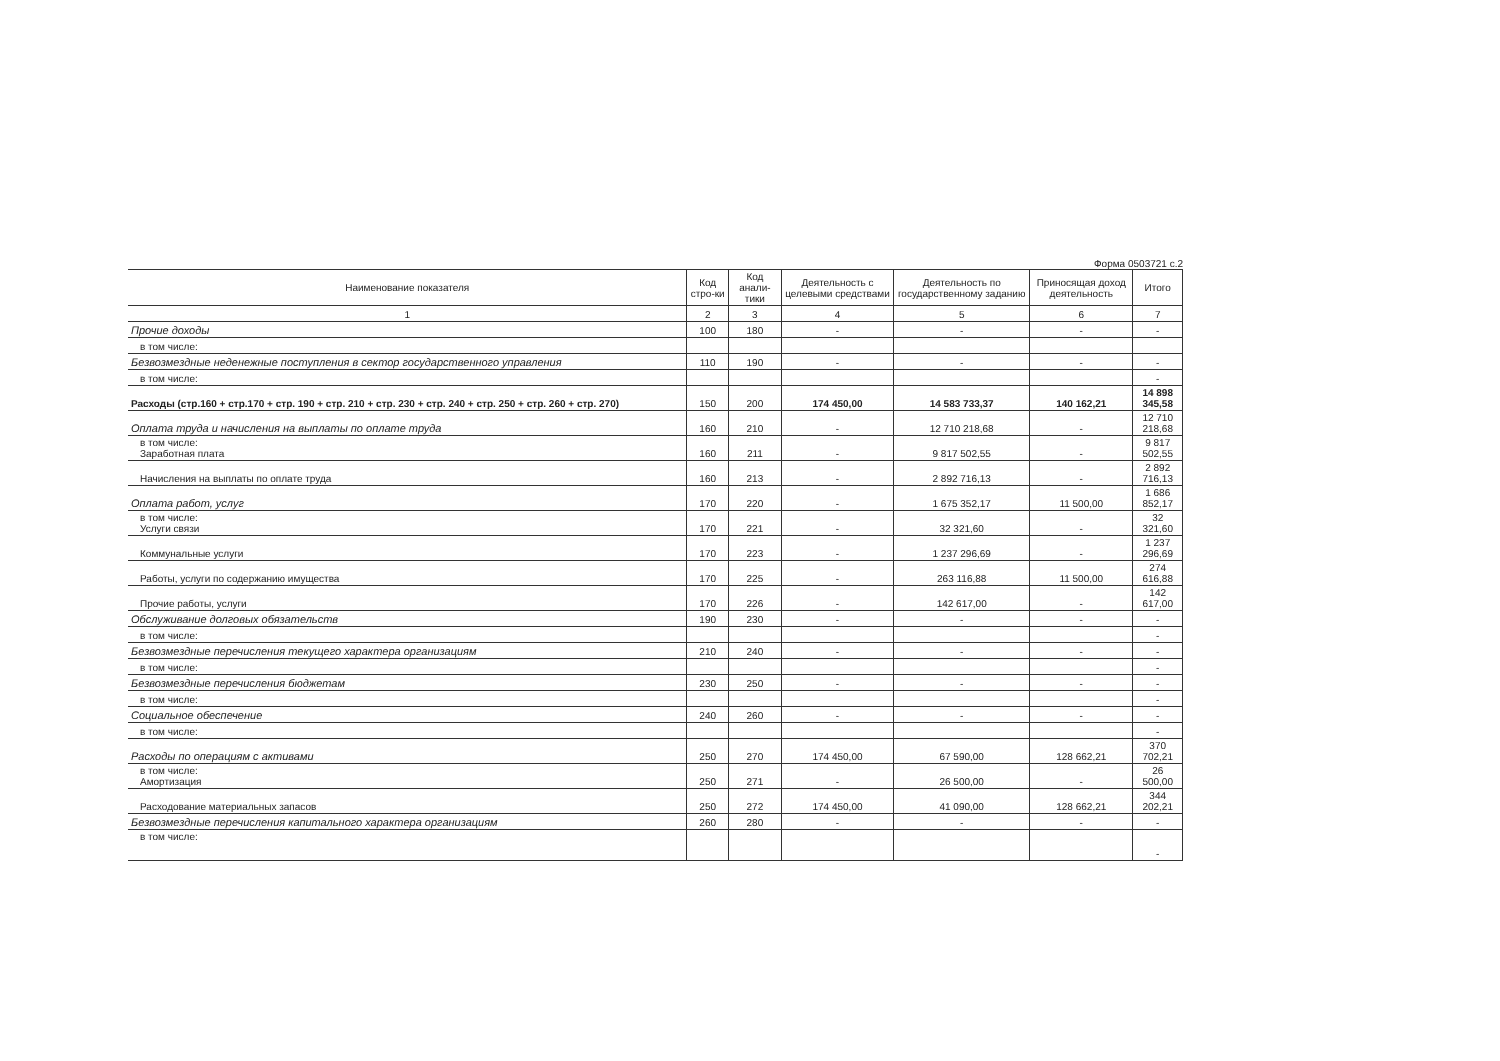Форма 0503721 с.2
| Наименование показателя | Код стро-ки | Код анали-тики | Деятельность с целевыми средствами | Деятельность по государственному заданию | Приносящая доход деятельность | Итого |
| --- | --- | --- | --- | --- | --- | --- |
| 1 | 2 | 3 | 4 | 5 | 6 | 7 |
| Прочие доходы | 100 | 180 | - | - | - | - |
| в том числе: | | | | | | |
| Безвозмездные неденежные поступления в сектор государственного управления | 110 | 190 | - | - | - | - |
| в том числе: | | | | | | - |
| Расходы (стр.160 + стр.170 + стр. 190 + стр. 210 + стр. 230 + стр. 240 + стр. 250 + стр. 260 + стр. 270) | 150 | 200 | 174 450,00 | 14 583 733,37 | 140 162,21 | 14 898 345,58 |
| Оплата труда и начисления на выплаты по оплате труда | 160 | 210 | - | 12 710 218,68 | - | 12 710 218,68 |
| в том числе: Заработная плата | 160 | 211 | - | 9 817 502,55 | - | 9 817 502,55 |
| Начисления на выплаты по оплате труда | 160 | 213 | - | 2 892 716,13 | - | 2 892 716,13 |
| Оплата работ, услуг | 170 | 220 | - | 1 675 352,17 | 11 500,00 | 1 686 852,17 |
| в том числе: Услуги связи | 170 | 221 | - | 32 321,60 | - | 32 321,60 |
| Коммунальные услуги | 170 | 223 | - | 1 237 296,69 | - | 1 237 296,69 |
| Работы, услуги по содержанию имущества | 170 | 225 | - | 263 116,88 | 11 500,00 | 274 616,88 |
| Прочие работы, услуги | 170 | 226 | - | 142 617,00 | - | 142 617,00 |
| Обслуживание долговых обязательств | 190 | 230 | - | - | - | - |
| в том числе: | | | | | | - |
| Безвозмездные перечисления текущего характера организациям | 210 | 240 | - | - | - | - |
| в том числе: | | | | | | - |
| Безвозмездные перечисления бюджетам | 230 | 250 | - | - | - | - |
| в том числе: | | | | | | - |
| Социальное обеспечение | 240 | 260 | - | - | - | - |
| в том числе: | | | | | | - |
| Расходы по операциям с активами | 250 | 270 | 174 450,00 | 67 590,00 | 128 662,21 | 370 702,21 |
| в том числе: Амортизация | 250 | 271 | - | 26 500,00 | - | 26 500,00 |
| Расходование материальных запасов | 250 | 272 | 174 450,00 | 41 090,00 | 128 662,21 | 344 202,21 |
| Безвозмездные перечисления капитального характера организациям | 260 | 280 | - | - | - | - |
| в том числе: | | | | | | - |